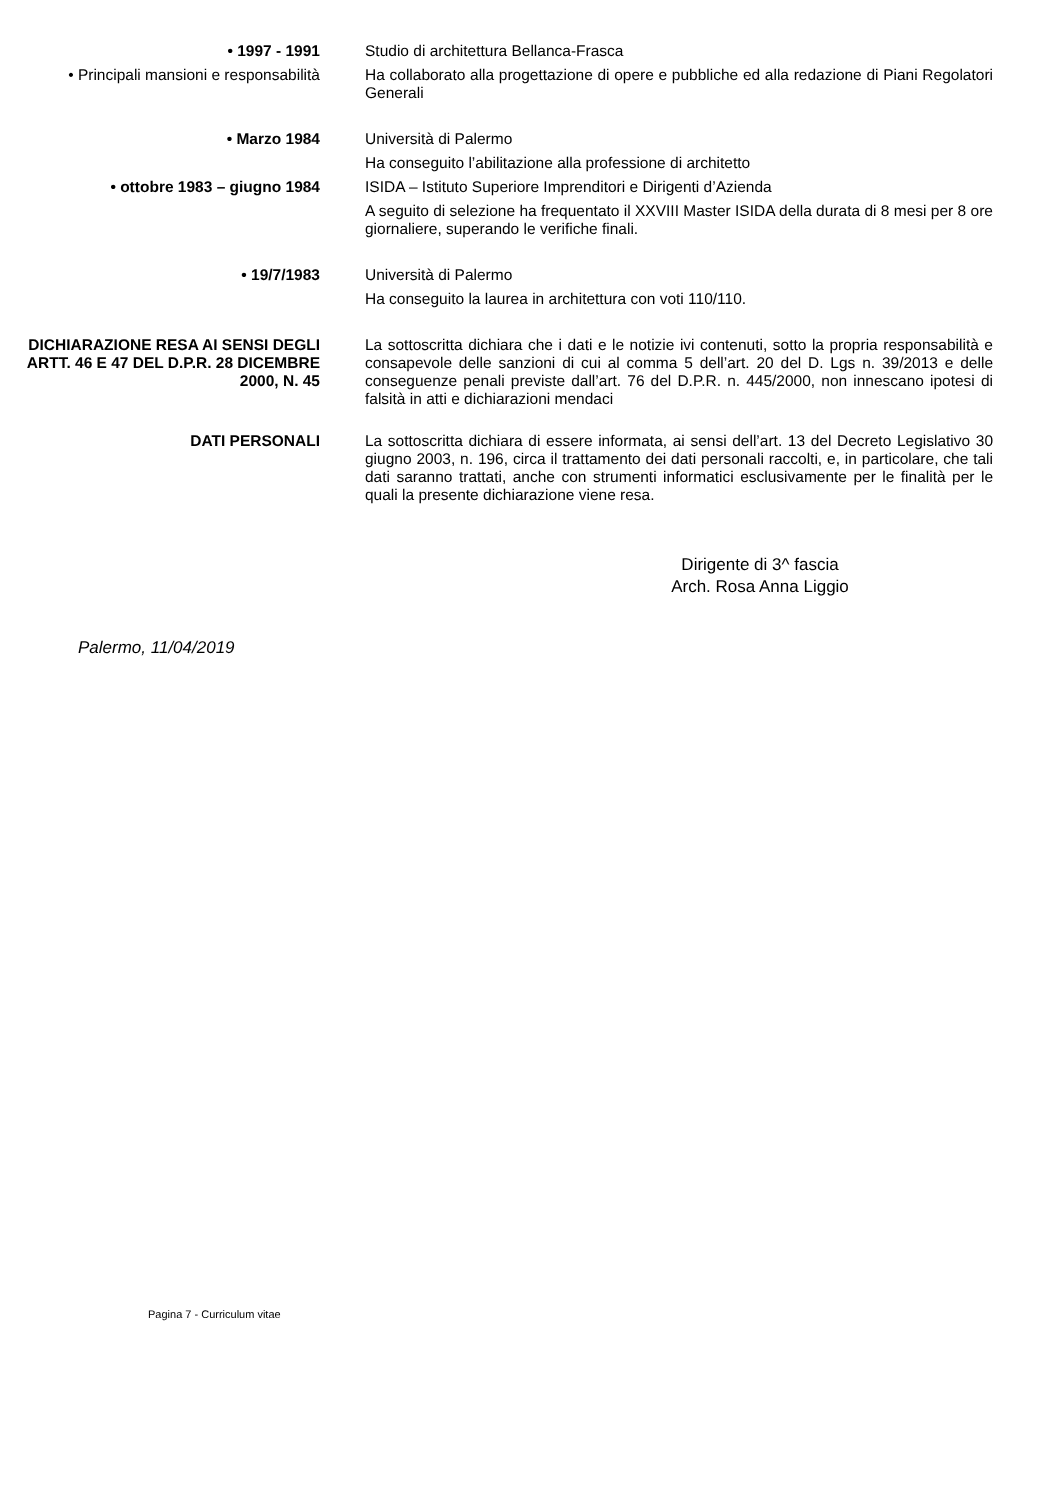• 1997 - 1991 Studio di architettura Bellanca-Frasca
• Principali mansioni e responsabilità
Ha collaborato alla progettazione di opere e pubbliche ed alla redazione di Piani Regolatori Generali
• Marzo 1984 Università di Palermo
Ha conseguito l’abilitazione alla professione di architetto
• ottobre 1983 – giugno 1984 ISIDA – Istituto Superiore Imprenditori e Dirigenti d’Azienda
A seguito di selezione ha frequentato il XXVIII Master ISIDA della durata di 8 mesi per 8 ore giornaliere, superando le verifiche finali.
• 19/7/1983 Università di Palermo
Ha conseguito la laurea in architettura con voti 110/110.
DICHIARAZIONE RESA AI SENSI DEGLI ARTT. 46 E 47 DEL D.P.R. 28 DICEMBRE 2000, N. 45
La sottoscritta dichiara che i dati e le notizie ivi contenuti, sotto la propria responsabilità e consapevole delle sanzioni di cui al comma 5 dell’art. 20 del D. Lgs n. 39/2013 e delle conseguenze penali previste dall’art. 76 del D.P.R. n. 445/2000, non innescano ipotesi di falsità in atti e dichiarazioni mendaci
DATI PERSONALI La sottoscritta dichiara di essere informata, ai sensi dell’art. 13 del Decreto Legislativo 30 giugno 2003, n. 196, circa il trattamento dei dati personali raccolti, e, in particolare, che tali dati saranno trattati, anche con strumenti informatici esclusivamente per le finalità per le quali la presente dichiarazione viene resa.
Dirigente di 3^ fascia
Arch. Rosa Anna Liggio
Palermo, 11/04/2019
Pagina 7 - Curriculum vitae